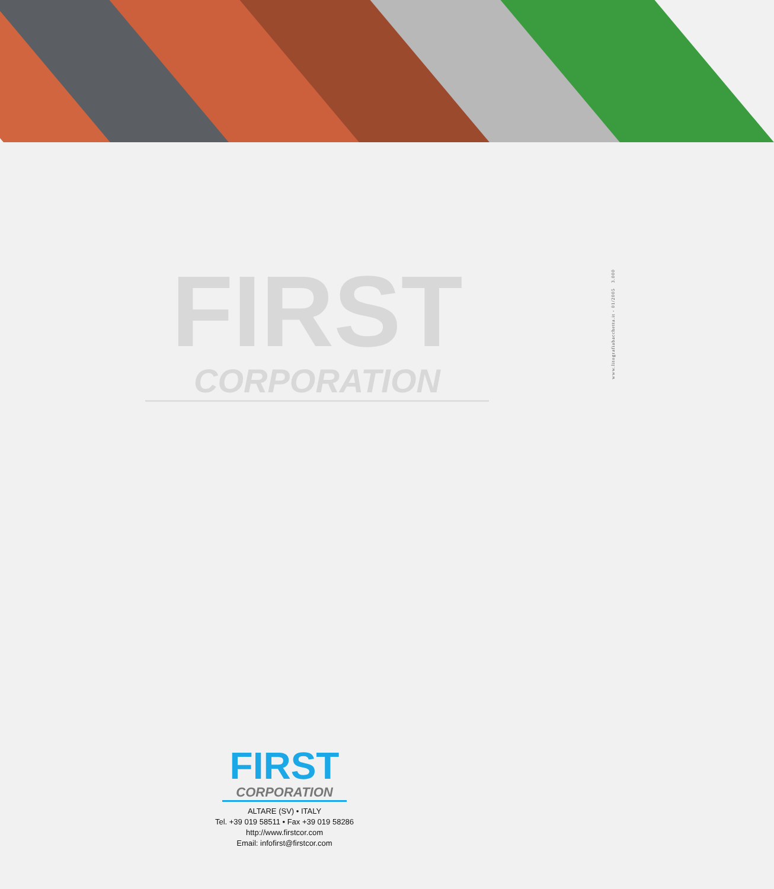FIRST
CORPORATION
www.litografiabacchetta.it - 01/2005 3.000
FIRST
CORPORATION
ALTARE (SV) • ITALY
Tel. +39 019 58511 • Fax +39 019 58286
http://www.firstcor.com
Email: infofirst@firstcor.com